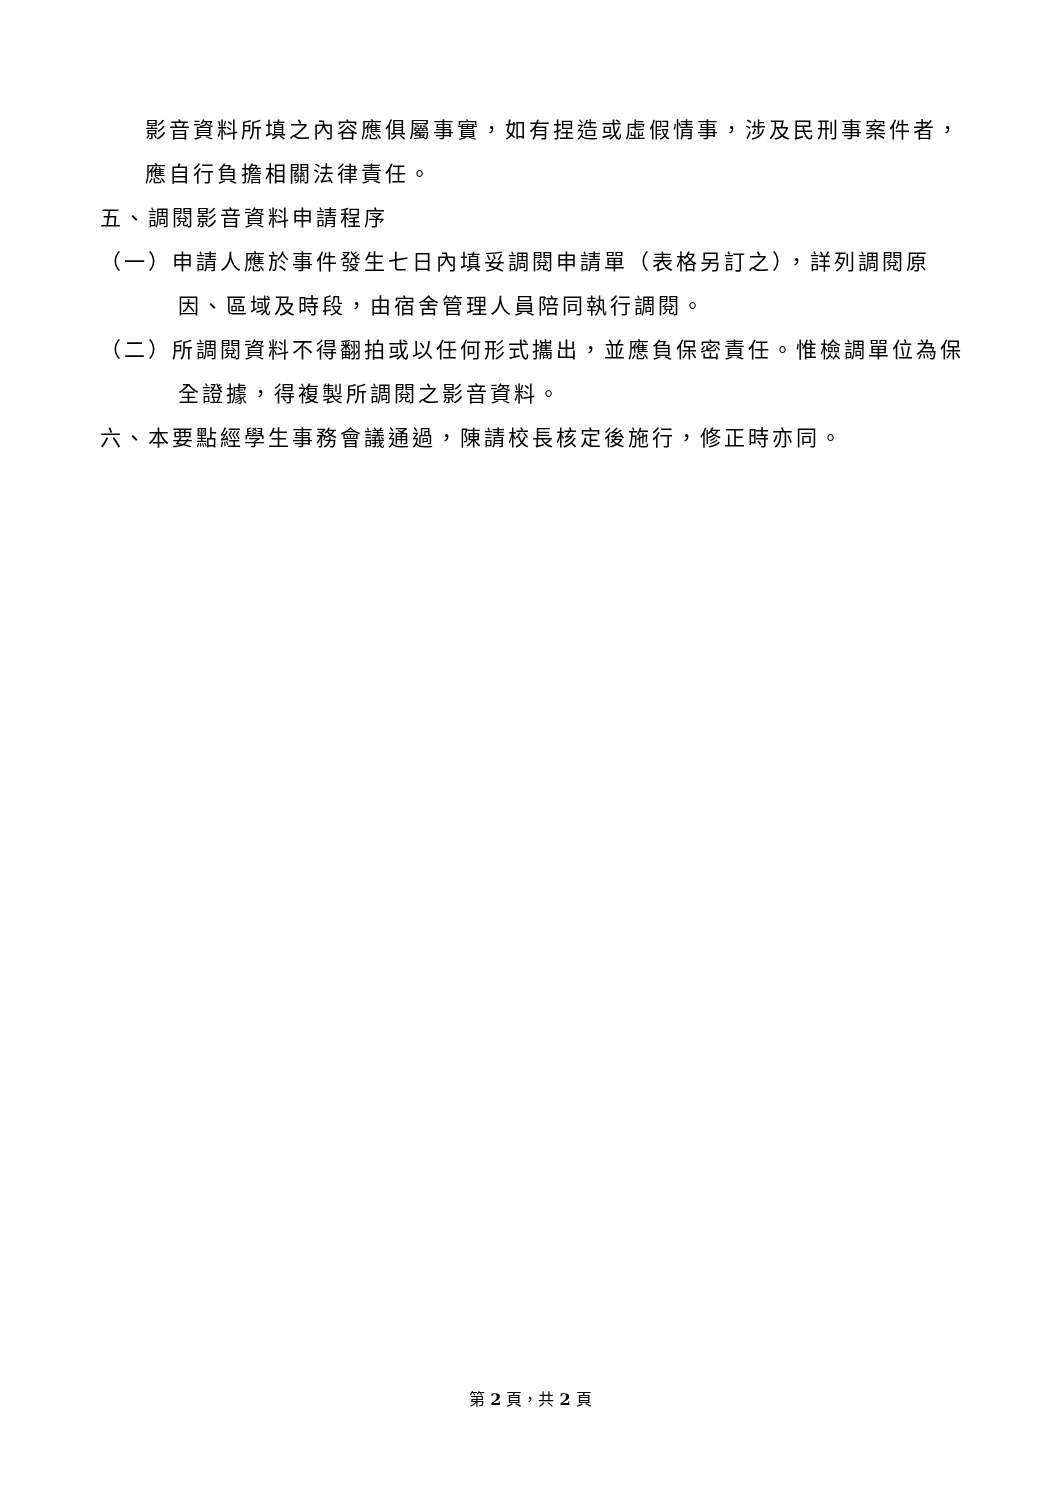影音資料所填之內容應俱屬事實，如有捏造或虛假情事，涉及民刑事案件者，應自行負擔相關法律責任。
五、調閱影音資料申請程序
（一）申請人應於事件發生七日內填妥調閱申請單（表格另訂之），詳列調閱原因、區域及時段，由宿舍管理人員陪同執行調閱。
（二）所調閱資料不得翻拍或以任何形式攜出，並應負保密責任。惟檢調單位為保全證據，得複製所調閱之影音資料。
六、本要點經學生事務會議通過，陳請校長核定後施行，修正時亦同。
第 2 頁，共 2 頁